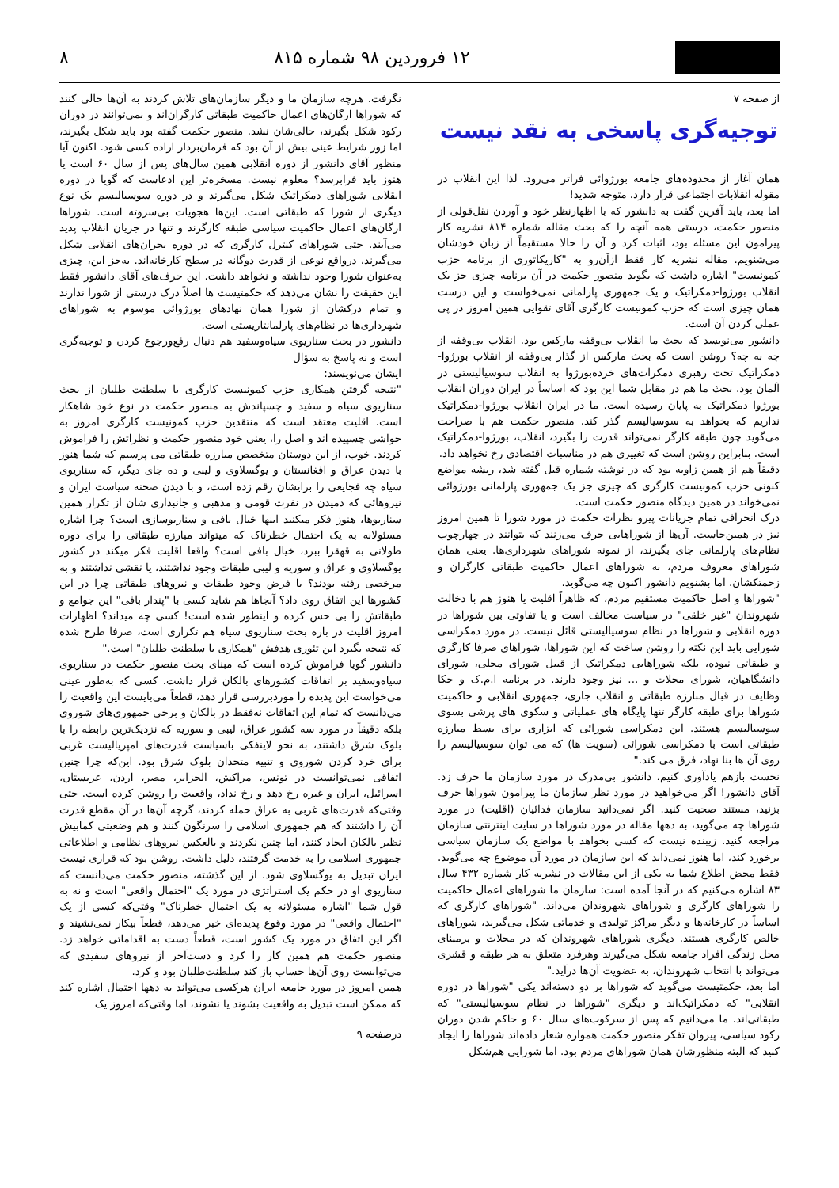۱۲ فروردین ۹۸ شماره ۸۱۵ ۸
از صفحه ۷
توجیه‌گری پاسخی به نقد نیست
همان آغاز از محدوده‌های جامعه بورژوائی فراتر می‌رود. لذا این انقلاب در مقوله انقلابات اجتماعی قرار دارد. متوجه شدید!
اما بعد، باید آفرین گفت به دانشور که با اظهارنظر خود و آوردن نقل‌قولی از منصور حکمت، درستی همه آنچه را که بحث مقاله شماره ۸۱۴ نشریه کار پیرامون این مسئله بود، اثبات کرد و آن را حالا مستقیماً از زبان خودشان می‌شنویم. مقاله نشریه کار فقط ازآن‌رو به "کاریکاتوری از برنامه حزب کمونیست" اشاره داشت که بگوید منصور حکمت در آن برنامه چیزی جز یک انقلاب بورژوا-دمکراتیک و یک جمهوری پارلمانی نمی‌خواست و این درست همان چیزی است که حزب کمونیست کارگری آقای تقوایی همین امروز در پی عملی کردن آن است.
دانشور می‌نویسد که بحث ما انقلاب بی‌وقفه مارکس بود. انقلاب بی‌وقفه از چه به چه؟ روشن است که بحث مارکس از گذار بی‌وقفه از انقلاب بورژوا-دمکراتیک تحت رهبری دمکرات‌های خرده‌بورژوا به انقلاب سوسیالیستی در آلمان بود. بحث ما هم در مقابل شما این بود که اساساً در ایران دوران انقلاب بورژوا دمکراتیک به پایان رسیده است. ما در ایران انقلاب بورژوا-دمکراتیک نداریم که بخواهد به سوسیالیسم گذر کند. منصور حکمت هم با صراحت می‌گوید چون طبقه کارگر نمی‌تواند قدرت را بگیرد، انقلاب، بورژوا-دمکراتیک است. بنابراین روشن است که تغییری هم در مناسبات اقتصادی رخ نخواهد داد.
دقیقاً هم از همین زاویه بود که در نوشته شماره قبل گفته شد، ریشه مواضع کنونی حزب کمونیست کارگری که چیزی جز یک جمهوری پارلمانی بورژوائی نمی‌خواند در همین دیدگاه منصور حکمت است.
درک انحرافی تمام جریانات پیرو نظرات حکمت در مورد شورا تا همین امروز نیز در همین‌جاست. آن‌ها از شوراهایی حرف می‌زنند که بتوانند در چهارچوب نظام‌های پارلمانی جای بگیرند، از نمونه شوراهای شهرداری‌ها. یعنی همان شوراهای معروف مردم، نه شوراهای اعمال حاکمیت طبقاتی کارگران و زحمتکشان. اما بشنویم دانشور اکنون چه می‌گوید.
"شوراها و اصل حاکمیت مستقیم مردم، که ظاهراً اقلیت یا هنوز هم با دخالت شهروندان "غیر خلقی" در سیاست مخالف است و یا تفاوتی بین شوراها در دوره انقلابی و شوراها در نظام سوسیالیستی قائل نیست. در مورد دمکراسی شورایی باید این نکته را روشن ساخت که این شوراها، شوراهای صرفا کارگری و طبقاتی نبوده، بلکه شوراهایی دمکراتیک از قبیل شورای محلی، شورای دانشگاهیان، شورای محلات و ... نیز وجود دارند. در برنامه ا.م.ک و حکا وظایف در قبال مبارزه طبقاتی و انقلاب جاری، جمهوری انقلابی و حاکمیت شوراها برای طبقه کارگر تنها پایگاه های عملیاتی و سکوی های پرشی بسوی سوسیالیسم هستند. این دمکراسی شورائی که ابزاری برای بسط مبارزه طبقاتی است با دمکراسی شورائی (سویت ها) که می توان سوسیالیسم را روی آن ها بنا نهاد، فرق می کند."
نخست بازهم یادآوری کنیم، دانشور بی‌مدرک در مورد سازمان ما حرف زد. آقای دانشور! اگر می‌خواهید در مورد نظر سازمان ما پیرامون شوراها حرف بزنید، مستند صحبت کنید. اگر نمی‌دانید سازمان فدائیان (اقلیت) در مورد شوراها چه می‌گوید، به دهها مقاله در مورد شوراها در سایت اینترنتی سازمان مراجعه کنید. زیبنده نیست که کسی بخواهد با مواضع یک سازمان سیاسی برخورد کند، اما هنوز نمی‌داند که این سازمان در مورد آن موضوع چه می‌گوید. فقط محض اطلاع شما به یکی از این مقالات در نشریه کار شماره ۴۳۲ سال ۸۳ اشاره می‌کنیم که در آنجا آمده است: سازمان ما شوراهای اعمال حاکمیت را شوراهای کارگری و شوراهای شهروندان می‌داند. "شوراهای کارگری که اساساً در کارخانه‌ها و دیگر مراکز تولیدی و خدماتی شکل می‌گیرند، شوراهای خالص کارگری هستند. دیگری شوراهای شهروندان که در محلات و برمبنای محل زندگی افراد جامعه شکل می‌گیرند وهرفرد متعلق به هر طبقه و قشری می‌تواند با انتخاب شهروندان، به عضویت آن‌ها درآید."
اما بعد، حکمتیست می‌گوید که شوراها بر دو دسته‌اند یکی "شوراها در دوره انقلابی" که دمکراتیک‌اند و دیگری "شوراها در نظام سوسیالیستی" که طبقاتی‌اند. ما می‌دانیم که پس از سرکوب‌های سال ۶۰ و حاکم شدن دوران رکود سیاسی، پیروان تفکر منصور حکمت همواره شعار داده‌اند شوراها را ایجاد کنید که البته منظورشان همان شوراهای مردم بود. اما شورایی هم‌شکل
نگرفت. هرچه سازمان ما و دیگر سازمان‌های تلاش کردند به آن‌ها حالی کنند که شوراها ارگان‌های اعمال حاکمیت طبقاتی کارگران‌اند و نمی‌توانند در دوران رکود شکل بگیرند، حالی‌شان نشد. منصور حکمت گفته بود باید شکل بگیرند، اما زور شرایط عینی بیش از آن بود که فرمان‌بردار اراده کسی شود. اکنون آیا منظور آقای دانشور از دوره انقلابی همین سال‌های پس از سال ۶۰ است یا هنوز باید فرابرسد؟ معلوم نیست. مسخره‌تر این ادعاست که گویا در دوره انقلابی شوراهای دمکراتیک شکل می‌گیرند و در دوره سوسیالیسم یک نوع دیگری از شورا که طبقاتی است. این‌ها هجویات بی‌سروته است. شوراها ارگان‌های اعمال حاکمیت سیاسی طبقه کارگرند و تنها در جریان انقلاب پدید می‌آیند. حتی شوراهای کنترل کارگری که در دوره بحران‌های انقلابی شکل می‌گیرند، درواقع نوعی از قدرت دوگانه در سطح کارخانه‌اند. به‌جز این، چیزی به‌عنوان شورا وجود نداشته و نخواهد داشت. این حرف‌های آقای دانشور فقط این حقیقت را نشان می‌دهد که حکمتیست ها اصلاً درک درستی از شورا ندارند و تمام درکشان از شورا همان نهادهای بورژوائی موسوم به شوراهای شهرداری‌ها در نظام‌های پارلمانتاریستی است.
دانشور در بحث سناریوی سیاه‌وسفید هم دنبال رفع‌ورجوع کردن و توجیه‌گری است و نه پاسخ به سؤال
ایشان می‌نویسند:
"نتیجه گرفتن همکاری حزب کمونیست کارگری با سلطنت طلبان از بحث سناریوی سیاه و سفید و چسپاندش به منصور حکمت در نوع خود شاهکار است. اقلیت معتقد است که منتقدین حزب کمونیست کارگری امروز به حواشی چسپیده اند و اصل را، یعنی خود منصور حکمت و نظراتش را فراموش کردند. خوب، از این دوستان متخصص مبارزه طبقاتی می پرسیم که شما هنوز با دیدن عراق و افغانستان و یوگسلاوی و لیبی و ده جای دیگر، که سناریوی سیاه چه فجایعی را برایشان رقم زده است، و با دیدن صحنه سیاست ایران و نیروهائی که دمیدن در نفرت قومی و مذهبی و جانبداری شان از تکرار همین سناریوها، هنوز فکر میکنید اینها خیال بافی و سناریوسازی است؟ چرا اشاره مسئولانه به یک احتمال خطرناک که میتواند مبارزه طبقاتی را برای دوره طولانی به قهقرا ببرد، خیال بافی است؟ واقعا اقلیت فکر میکند در کشور یوگسلاوی و عراق و سوریه و لیبی طبقات وجود نداشتند، یا نقشی نداشتند و به مرخصی رفته بودند؟ با فرض وجود طبقات و نیروهای طبقاتی چرا در این کشورها این اتفاق روی داد؟ آنجاها هم شاید کسی با "پندار بافی" این جوامع و طبقاتش را بی حس کرده و اینطور شده است! کسی چه میداند؟ اظهارات امروز اقلیت در باره بحث سناریوی سیاه هم تکراری است، صرفا طرح شده که نتیجه بگیرد این تئوری هدفش "همکاری با سلطنت طلبان" است."
دانشور گویا فراموش کرده است که مبنای بحث منصور حکمت در سناریوی سیاه‌وسفید بر اتفاقات کشورهای بالکان قرار داشت. کسی که به‌طور عینی می‌خواست این پدیده را موردبررسی قرار دهد، قطعاً می‌بایست این واقعیت را می‌دانست که تمام این اتفاقات نه‌فقط در بالکان و برخی جمهوری‌های شوروی بلکه دقیقاً در مورد سه کشور عراق، لیبی و سوریه که نزدیک‌ترین رابطه را با بلوک شرق داشتند، به نحو لاینفکی باسیاست قدرت‌های امپریالیست غربی برای خرد کردن شوروی و تنبیه متحدان بلوک شرق بود. این‌که چرا چنین اتفاقی نمی‌توانست در تونس، مراکش، الجزایر، مصر، اردن، عربستان، اسرائیل، ایران و غیره رخ دهد و رخ نداد، واقعیت را روشن کرده است. حتی وقتی‌که قدرت‌های غربی به عراق حمله کردند، گرچه آن‌ها در آن مقطع قدرت آن را داشتند که هم جمهوری اسلامی را سرنگون کنند و هم وضعیتی کمابیش نظیر بالکان ایجاد کنند، اما چنین نکردند و بالعکس نیروهای نظامی و اطلاعاتی جمهوری اسلامی را به خدمت گرفتند، دلیل داشت. روشن بود که قراری نیست ایران تبدیل به یوگسلاوی شود. از این گذشته، منصور حکمت می‌دانست که سناریوی او در حکم یک استراتژی در مورد یک "احتمال واقعی" است و نه به قول شما "اشاره مسئولانه به یک احتمال خطرناک" وقتی‌که کسی از یک "احتمال واقعی" در مورد وقوع پدیده‌ای خبر می‌دهد، قطعاً بیکار نمی‌نشیند و اگر این اتفاق در مورد یک کشور است، قطعاً دست به اقداماتی خواهد زد. منصور حکمت هم همین کار را کرد و دست‌آخر از نیروهای سفیدی که می‌توانست روی آن‌ها حساب باز کند سلطنت‌طلبان بود و کرد.
همین امروز در مورد جامعه ایران هرکسی می‌تواند به دهها احتمال اشاره کند که ممکن است تبدیل به واقعیت بشوند یا نشوند، اما وقتی‌که امروز یک
درصفحه ۹